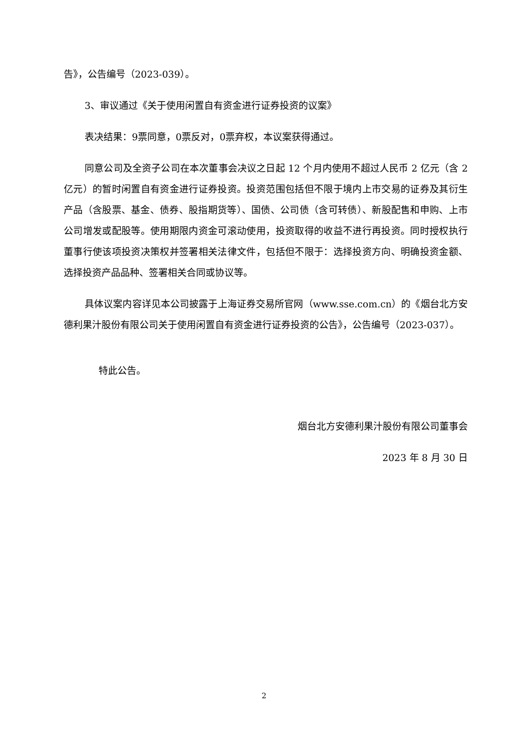告》，公告编号（2023-039）。
3、审议通过《关于使用闲置自有资金进行证券投资的议案》
表决结果：9票同意，0票反对，0票弃权，本议案获得通过。
同意公司及全资子公司在本次董事会决议之日起 12 个月内使用不超过人民币 2 亿元（含 2 亿元）的暂时闲置自有资金进行证券投资。投资范围包括但不限于境内上市交易的证券及其衍生产品（含股票、基金、债券、股指期货等）、国债、公司债（含可转债）、新股配售和申购、上市公司增发或配股等。使用期限内资金可滚动使用，投资取得的收益不进行再投资。同时授权执行董事行使该项投资决策权并签署相关法律文件，包括但不限于：选择投资方向、明确投资金额、选择投资产品品种、签署相关合同或协议等。
具体议案内容详见本公司披露于上海证券交易所官网（www.sse.com.cn）的《烟台北方安德利果汁股份有限公司关于使用闲置自有资金进行证券投资的公告》，公告编号（2023-037）。
特此公告。
烟台北方安德利果汁股份有限公司董事会
2023 年 8 月 30 日
2